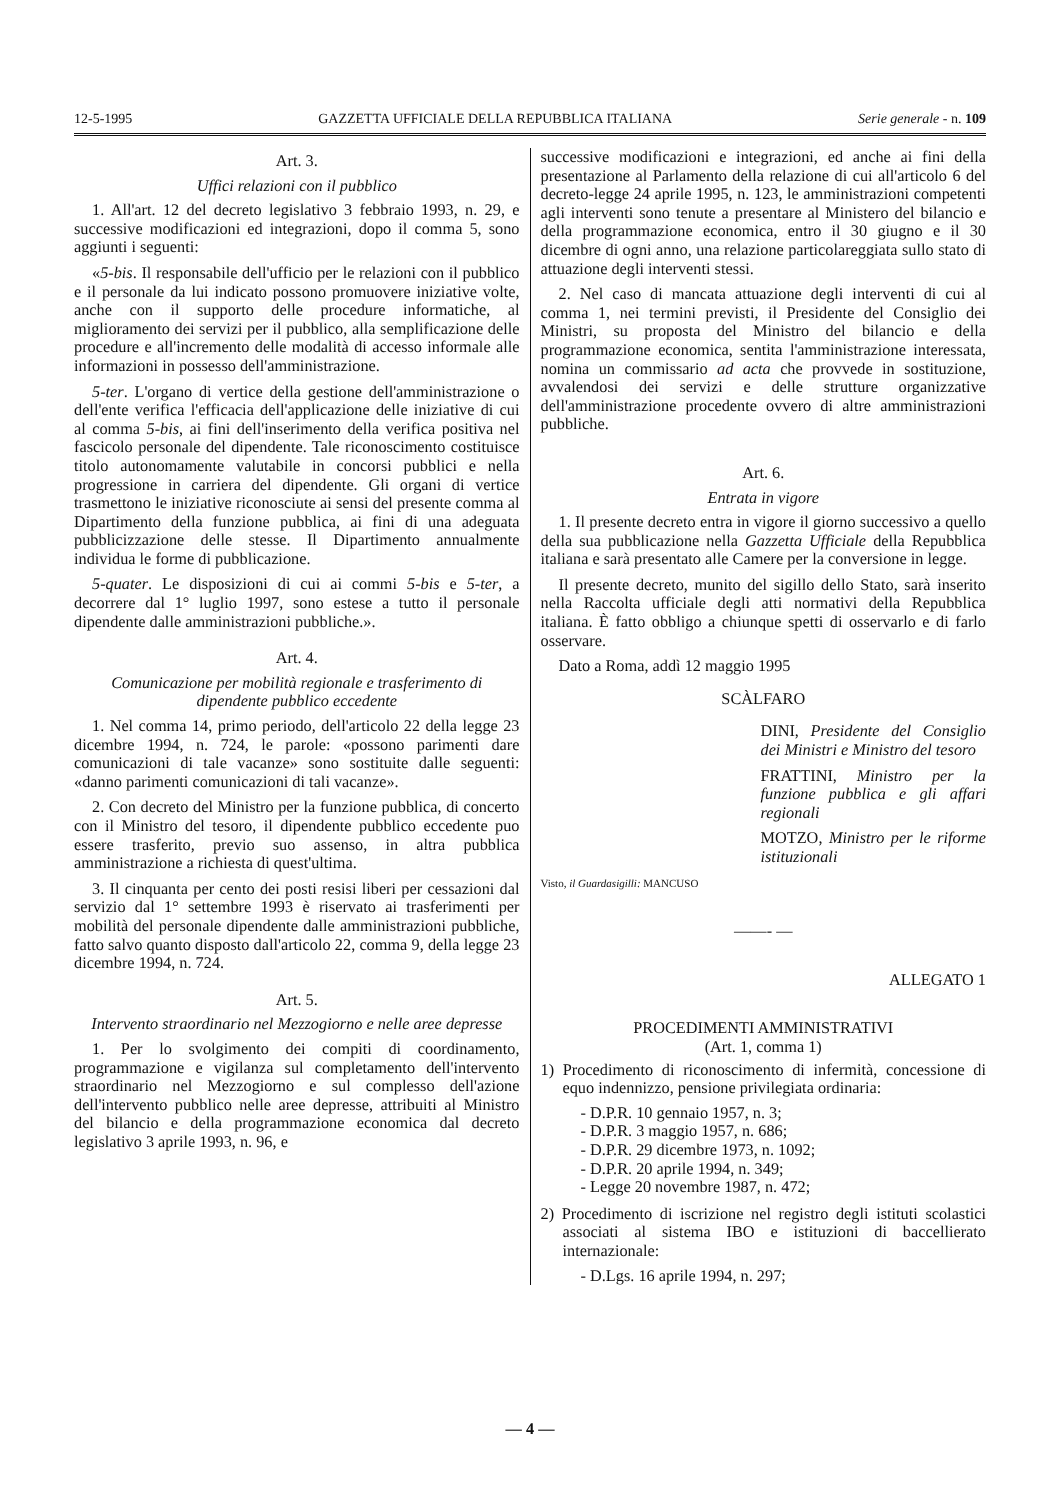12-5-1995 GAZZETTA UFFICIALE DELLA REPUBBLICA ITALIANA Serie generale - n. 109
Art. 3.
Uffici relazioni con il pubblico
1. All'art. 12 del decreto legislativo 3 febbraio 1993, n. 29, e successive modificazioni ed integrazioni, dopo il comma 5, sono aggiunti i seguenti:
«5-bis. Il responsabile dell'ufficio per le relazioni con il pubblico e il personale da lui indicato possono promuovere iniziative volte, anche con il supporto delle procedure informatiche, al miglioramento dei servizi per il pubblico, alla semplificazione delle procedure e all'incremento delle modalità di accesso informale alle informazioni in possesso dell'amministrazione.
5-ter. L'organo di vertice della gestione dell'amministrazione o dell'ente verifica l'efficacia dell'applicazione delle iniziative di cui al comma 5-bis, ai fini dell'inserimento della verifica positiva nel fascicolo personale del dipendente. Tale riconoscimento costituisce titolo autonomamente valutabile in concorsi pubblici e nella progressione in carriera del dipendente. Gli organi di vertice trasmettono le iniziative riconosciute ai sensi del presente comma al Dipartimento della funzione pubblica, ai fini di una adeguata pubblicizzazione delle stesse. Il Dipartimento annualmente individua le forme di pubblicazione.
5-quater. Le disposizioni di cui ai commi 5-bis e 5-ter, a decorrere dal 1° luglio 1997, sono estese a tutto il personale dipendente dalle amministrazioni pubbliche.».
Art. 4.
Comunicazione per mobilità regionale e trasferimento di dipendente pubblico eccedente
1. Nel comma 14, primo periodo, dell'articolo 22 della legge 23 dicembre 1994, n. 724, le parole: «possono parimenti dare comunicazioni di tale vacanze» sono sostituite dalle seguenti: «danno parimenti comunicazioni di tali vacanze».
2. Con decreto del Ministro per la funzione pubblica, di concerto con il Ministro del tesoro, il dipendente pubblico eccedente puo essere trasferito, previo suo assenso, in altra pubblica amministrazione a richiesta di quest'ultima.
3. Il cinquanta per cento dei posti resisi liberi per cessazioni dal servizio dal 1° settembre 1993 è riservato ai trasferimenti per mobilità del personale dipendente dalle amministrazioni pubbliche, fatto salvo quanto disposto dall'articolo 22, comma 9, della legge 23 dicembre 1994, n. 724.
Art. 5.
Intervento straordinario nel Mezzogiorno e nelle aree depresse
1. Per lo svolgimento dei compiti di coordinamento, programmazione e vigilanza sul completamento dell'intervento straordinario nel Mezzogiorno e sul complesso dell'azione dell'intervento pubblico nelle aree depresse, attribuiti al Ministro del bilancio e della programmazione economica dal decreto legislativo 3 aprile 1993, n. 96, e
successive modificazioni e integrazioni, ed anche ai fini della presentazione al Parlamento della relazione di cui all'articolo 6 del decreto-legge 24 aprile 1995, n. 123, le amministrazioni competenti agli interventi sono tenute a presentare al Ministero del bilancio e della programmazione economica, entro il 30 giugno e il 30 dicembre di ogni anno, una relazione particolareggiata sullo stato di attuazione degli interventi stessi.
2. Nel caso di mancata attuazione degli interventi di cui al comma 1, nei termini previsti, il Presidente del Consiglio dei Ministri, su proposta del Ministro del bilancio e della programmazione economica, sentita l'amministrazione interessata, nomina un commissario ad acta che provvede in sostituzione, avvalendosi dei servizi e delle strutture organizzative dell'amministrazione procedente ovvero di altre amministrazioni pubbliche.
Art. 6.
Entrata in vigore
1. Il presente decreto entra in vigore il giorno successivo a quello della sua pubblicazione nella Gazzetta Ufficiale della Repubblica italiana e sarà presentato alle Camere per la conversione in legge.
Il presente decreto, munito del sigillo dello Stato, sarà inserito nella Raccolta ufficiale degli atti normativi della Repubblica italiana. È fatto obbligo a chiunque spetti di osservarlo e di farlo osservare.
Dato a Roma, addì 12 maggio 1995
SCÀLFARO
DINI, Presidente del Consiglio dei Ministri e Ministro del tesoro
FRATTINI, Ministro per la funzione pubblica e gli affari regionali
MOTZO, Ministro per le riforme istituzionali
Visto, il Guardasigilli: MANCUSO
——- —
ALLEGATO 1
PROCEDIMENTI AMMINISTRATIVI
(Art. 1, comma 1)
1) Procedimento di riconoscimento di infermità, concessione di equo indennizzo, pensione privilegiata ordinaria:
- D.P.R. 10 gennaio 1957, n. 3;
- D.P.R. 3 maggio 1957, n. 686;
- D.P.R. 29 dicembre 1973, n. 1092;
- D.P.R. 20 aprile 1994, n. 349;
- Legge 20 novembre 1987, n. 472;
2) Procedimento di iscrizione nel registro degli istituti scolastici associati al sistema IBO e istituzioni di baccellierato internazionale:
- D.Lgs. 16 aprile 1994, n. 297;
— 4 —